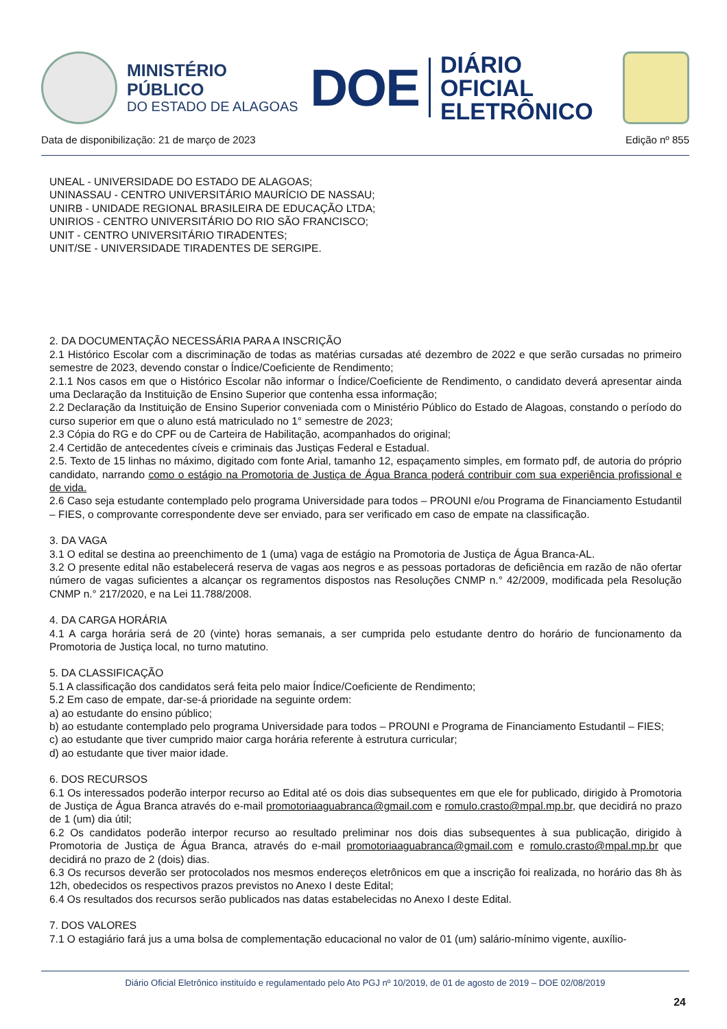MINISTÉRIO PÚBLICO
DO ESTADO DE ALAGOAS
DOE
DIÁRIO OFICIAL
ELETRÔNICO
Data de disponibilização: 21 de março de 2023 Edição nº 855
UNEAL - UNIVERSIDADE DO ESTADO DE ALAGOAS;
UNINASSAU - CENTRO UNIVERSITÁRIO MAURÍCIO DE NASSAU;
UNIRB - UNIDADE REGIONAL BRASILEIRA DE EDUCAÇÃO LTDA;
UNIRIOS - CENTRO UNIVERSITÁRIO DO RIO SÃO FRANCISCO;
UNIT - CENTRO UNIVERSITÁRIO TIRADENTES;
UNIT/SE - UNIVERSIDADE TIRADENTES DE SERGIPE.
2. DA DOCUMENTAÇÃO NECESSÁRIA PARA A INSCRIÇÃO
2.1 Histórico Escolar com a discriminação de todas as matérias cursadas até dezembro de 2022 e que serão cursadas no primeiro semestre de 2023, devendo constar o Índice/Coeficiente de Rendimento;
2.1.1 Nos casos em que o Histórico Escolar não informar o Índice/Coeficiente de Rendimento, o candidato deverá apresentar ainda uma Declaração da Instituição de Ensino Superior que contenha essa informação;
2.2 Declaração da Instituição de Ensino Superior conveniada com o Ministério Público do Estado de Alagoas, constando o período do curso superior em que o aluno está matriculado no 1° semestre de 2023;
2.3 Cópia do RG e do CPF ou de Carteira de Habilitação, acompanhados do original;
2.4 Certidão de antecedentes cíveis e criminais das Justiças Federal e Estadual.
2.5. Texto de 15 linhas no máximo, digitado com fonte Arial, tamanho 12, espaçamento simples, em formato pdf, de autoria do próprio candidato, narrando como o estágio na Promotoria de Justiça de Água Branca poderá contribuir com sua experiência profissional e de vida.
2.6 Caso seja estudante contemplado pelo programa Universidade para todos – PROUNI e/ou Programa de Financiamento Estudantil – FIES, o comprovante correspondente deve ser enviado, para ser verificado em caso de empate na classificação.
3. DA VAGA
3.1 O edital se destina ao preenchimento de 1 (uma) vaga de estágio na Promotoria de Justiça de Água Branca-AL.
3.2 O presente edital não estabelecerá reserva de vagas aos negros e as pessoas portadoras de deficiência em razão de não ofertar número de vagas suficientes a alcançar os regramentos dispostos nas Resoluções CNMP n.° 42/2009, modificada pela Resolução CNMP n.° 217/2020, e na Lei 11.788/2008.
4. DA CARGA HORÁRIA
4.1 A carga horária será de 20 (vinte) horas semanais, a ser cumprida pelo estudante dentro do horário de funcionamento da Promotoria de Justiça local, no turno matutino.
5. DA CLASSIFICAÇÃO
5.1 A classificação dos candidatos será feita pelo maior Índice/Coeficiente de Rendimento;
5.2 Em caso de empate, dar-se-á prioridade na seguinte ordem:
a) ao estudante do ensino público;
b) ao estudante contemplado pelo programa Universidade para todos – PROUNI e Programa de Financiamento Estudantil – FIES;
c) ao estudante que tiver cumprido maior carga horária referente à estrutura curricular;
d) ao estudante que tiver maior idade.
6. DOS RECURSOS
6.1 Os interessados poderão interpor recurso ao Edital até os dois dias subsequentes em que ele for publicado, dirigido à Promotoria de Justiça de Água Branca através do e-mail promotoriaaguabranca@gmail.com e romulo.crasto@mpal.mp.br, que decidirá no prazo de 1 (um) dia útil;
6.2 Os candidatos poderão interpor recurso ao resultado preliminar nos dois dias subsequentes à sua publicação, dirigido à Promotoria de Justiça de Água Branca, através do e-mail promotoriaaguabranca@gmail.com e romulo.crasto@mpal.mp.br que decidirá no prazo de 2 (dois) dias.
6.3 Os recursos deverão ser protocolados nos mesmos endereços eletrônicos em que a inscrição foi realizada, no horário das 8h às 12h, obedecidos os respectivos prazos previstos no Anexo I deste Edital;
6.4 Os resultados dos recursos serão publicados nas datas estabelecidas no Anexo I deste Edital.
7. DOS VALORES
7.1 O estagiário fará jus a uma bolsa de complementação educacional no valor de 01 (um) salário-mínimo vigente, auxílio-
Diário Oficial Eletrônico instituído e regulamentado pelo Ato PGJ nº 10/2019, de 01 de agosto de 2019 – DOE 02/08/2019
24